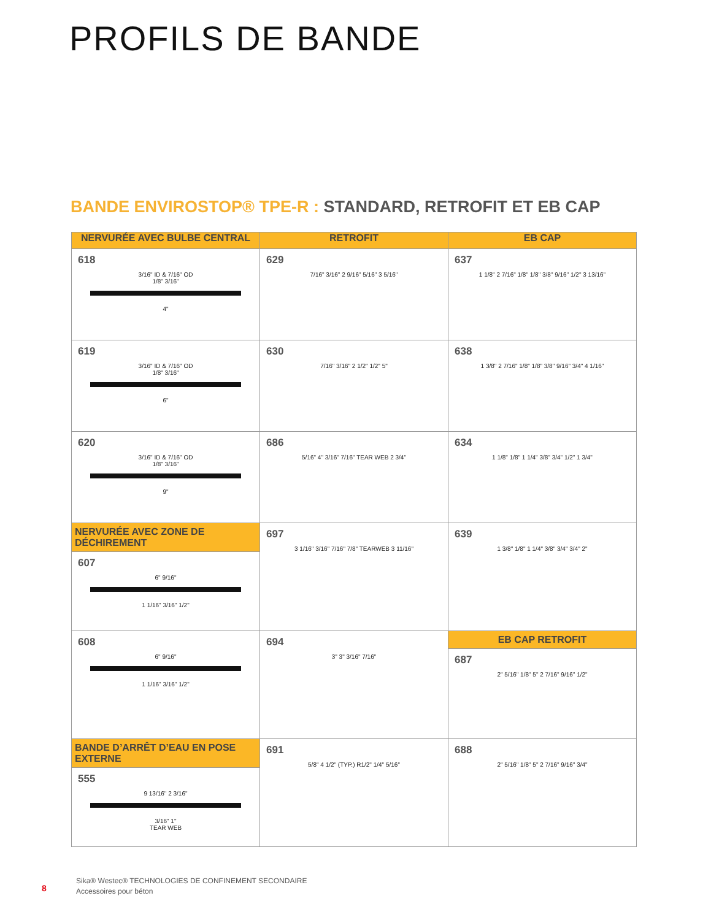PROFILS DE BANDE
BANDE ENVIROSTOP® TPE-R : STANDARD, RETROFIT ET EB CAP
| NERVURÉE AVEC BULBE CENTRAL | RETROFIT | EB CAP |
| --- | --- | --- |
| 618 3/16" ID & 7/16" OD 1/8" 3/16" 4" | 629 7/16" 3/16" 2 9/16" 5/16" 3 5/16" | 637 1 1/8" 2 7/16" 1/8" 1/8" 3/8" 9/16" 1/2" 3 13/16" |
| 619 3/16" ID & 7/16" OD 1/8" 3/16" 6" | 630 7/16" 3/16" 2 1/2" 1/2" 5" | 638 1 3/8" 2 7/16" 1/8" 1/8" 3/8" 9/16" 3/4" 4 1/16" |
| 620 3/16" ID & 7/16" OD 1/8" 3/16" 9" | 686 5/16" 4" 3/16" 7/16" TEAR WEB 2 3/4" | 634 1 1/8" 1/8" 1 1/4" 3/8" 3/4" 1/2" 1 3/4" |
| NERVURÉE AVEC ZONE DE DÉCHIREMENT 607 6" 9/16" 1 1/16" 3/16" 1/2" | 697 3 1/16" 3/16" 7/16" 7/8" TEARWEB 3 11/16" | 639 1 3/8" 1/8" 1 1/4" 3/8" 3/4" 3/4" 2" |
| 608 6" 9/16" 1 1/16" 3/16" 1/2" | 694 3" 3" 3/16" 7/16" | EB CAP RETROFIT 687 2" 5/16" 1/8" 5" 2 7/16" 9/16" 1/2" |
| BANDE D’ARRÊT D’EAU EN POSE EXTERNE 555 9 13/16" 2 3/16" 3/16" 1" TEAR WEB | 691 5/8" 4 1/2" (TYP.) R1/2" 1/4" 5/16" | 688 2" 5/16" 1/8" 5" 2 7/16" 9/16" 3/4" |
8
Sika® Westec® TECHNOLOGIES DE CONFINEMENT SECONDAIRE
Accessoires pour béton